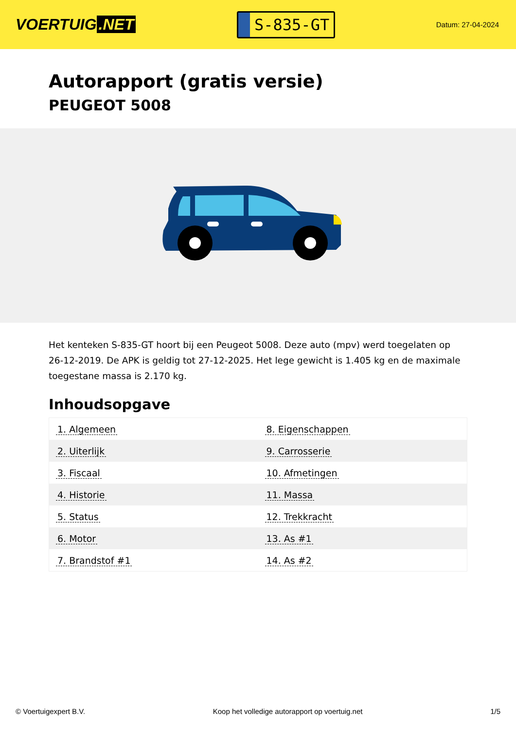VOERTUIG.NET
S-835-GT
Datum: 27-04-2024
Autorapport (gratis versie)
PEUGEOT 5008
Het kenteken S-835-GT hoort bij een Peugeot 5008. Deze auto (mpv) werd toegelaten op 26-12-2019. De APK is geldig tot 27-12-2025. Het lege gewicht is 1.405 kg en de maximale toegestane massa is 2.170 kg.
Inhoudsopgave
| 1. Algemeen | 8. Eigenschappen |
| 2. Uiterlijk | 9. Carrosserie |
| 3. Fiscaal | 10. Afmetingen |
| 4. Historie | 11. Massa |
| 5. Status | 12. Trekkracht |
| 6. Motor | 13. As #1 |
| 7. Brandstof #1 | 14. As #2 |
© Voertuigexpert B.V. Koop het volledige autorapport op voertuig.net
1/5